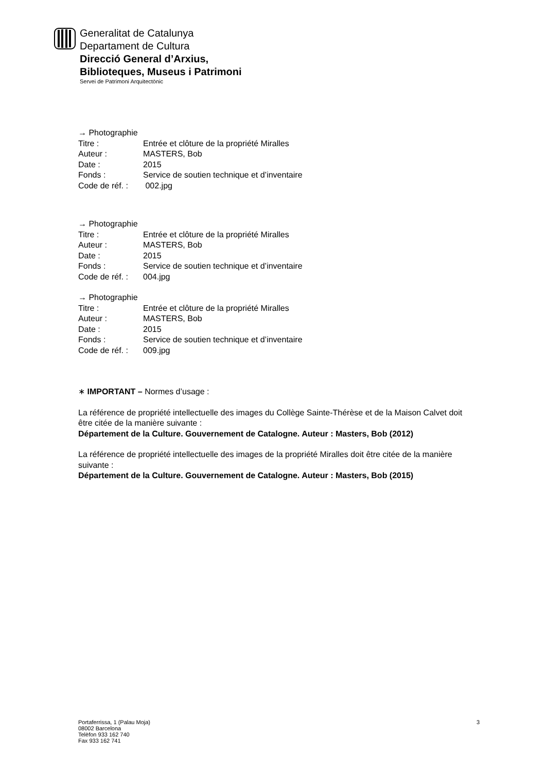Generalitat de Catalunya
Departament de Cultura
Direcció General d’Arxius,
Biblioteques, Museus i Patrimoni
Servei de Patrimoni Arquitectònic
→ Photographie
| Titre : | Entrée et clôture de la propriété Miralles |
| Auteur : | MASTERS, Bob |
| Date : | 2015 |
| Fonds : | Service de soutien technique et d’inventaire |
| Code de réf. : | 002.jpg |
→ Photographie
| Titre : | Entrée et clôture de la propriété Miralles |
| Auteur : | MASTERS, Bob |
| Date : | 2015 |
| Fonds : | Service de soutien technique et d’inventaire |
| Code de réf. : | 004.jpg |
→ Photographie
| Titre : | Entrée et clôture de la propriété Miralles |
| Auteur : | MASTERS, Bob |
| Date : | 2015 |
| Fonds : | Service de soutien technique et d’inventaire |
| Code de réf. : | 009.jpg |
∗ IMPORTANT – Normes d’usage :
La référence de propriété intellectuelle des images du Collège Sainte-Thérèse et de la Maison Calvet doit être citée de la manière suivante :
Département de la Culture. Gouvernement de Catalogne. Auteur : Masters, Bob (2012)
La référence de propriété intellectuelle des images de la propriété Miralles doit être citée de la manière suivante :
Département de la Culture. Gouvernement de Catalogne. Auteur : Masters, Bob (2015)
Portaferrissa, 1 (Palau Moja)
08002 Barcelona
Telèfon 933 162 740
Fax 933 162 741
3